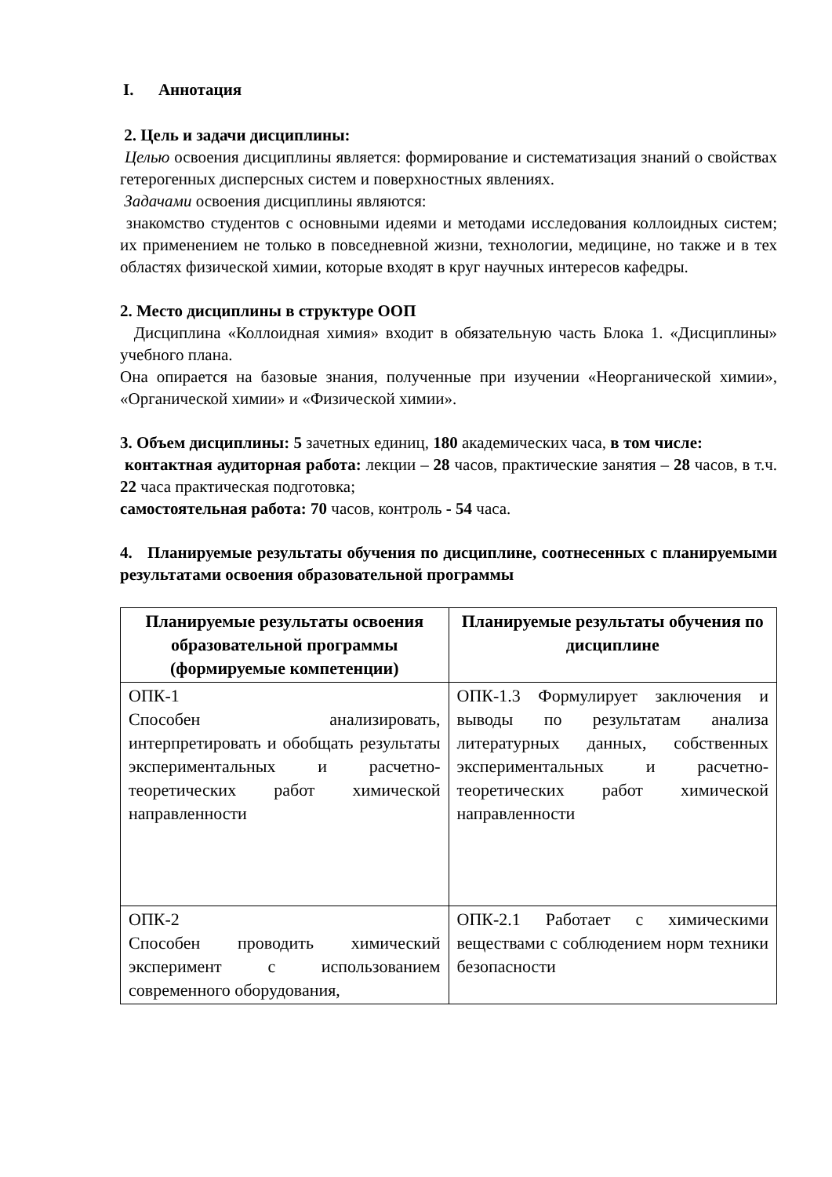I. Аннотация
2. Цель и задачи дисциплины:
Целью освоения дисциплины является: формирование и систематизация знаний о свойствах гетерогенных дисперсных систем и поверхностных явлениях.
Задачами освоения дисциплины являются:
знакомство студентов с основными идеями и методами исследования коллоидных систем; их применением не только в повседневной жизни, технологии, медицине, но также и в тех областях физической химии, которые входят в круг научных интересов кафедры.
2. Место дисциплины в структуре ООП
Дисциплина «Коллоидная химия» входит в обязательную часть Блока 1. «Дисциплины» учебного плана.
Она опирается на базовые знания, полученные при изучении «Неорганической химии», «Органической химии» и «Физической химии».
3. Объем дисциплины: 5 зачетных единиц, 180 академических часа, в том числе:
контактная аудиторная работа: лекции – 28 часов, практические занятия – 28 часов, в т.ч. 22 часа практическая подготовка;
самостоятельная работа: 70 часов, контроль - 54 часа.
4. Планируемые результаты обучения по дисциплине, соотнесенных с планируемыми результатами освоения образовательной программы
| Планируемые результаты освоения образовательной программы (формируемые компетенции) | Планируемые результаты обучения по дисциплине |
| --- | --- |
| ОПК-1 Способен анализировать, интерпретировать и обобщать результаты экспериментальных и расчетно-теоретических работ химической направленности | ОПК-1.3 Формулирует заключения и выводы по результатам анализа литературных данных, собственных экспериментальных и расчетно-теоретических работ химической направленности |
| ОПК-2 Способен проводить химический эксперимент с использованием современного оборудования, | ОПК-2.1 Работает с химическими веществами с соблюдением норм техники безопасности |